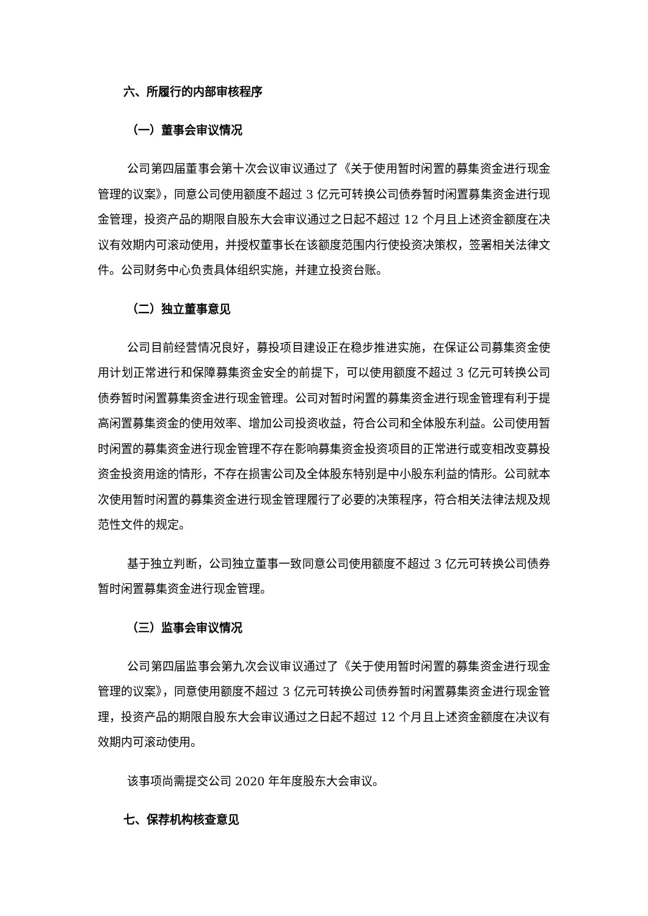六、所履行的内部审核程序
（一）董事会审议情况
公司第四届董事会第十次会议审议通过了《关于使用暂时闲置的募集资金进行现金管理的议案》，同意公司使用额度不超过 3 亿元可转换公司债券暂时闲置募集资金进行现金管理，投资产品的期限自股东大会审议通过之日起不超过 12 个月且上述资金额度在决议有效期内可滚动使用，并授权董事长在该额度范围内行使投资决策权，签署相关法律文件。公司财务中心负责具体组织实施，并建立投资台账。
（二）独立董事意见
公司目前经营情况良好，募投项目建设正在稳步推进实施，在保证公司募集资金使用计划正常进行和保障募集资金安全的前提下，可以使用额度不超过 3 亿元可转换公司债券暂时闲置募集资金进行现金管理。公司对暂时闲置的募集资金进行现金管理有利于提高闲置募集资金的使用效率、增加公司投资收益，符合公司和全体股东利益。公司使用暂时闲置的募集资金进行现金管理不存在影响募集资金投资项目的正常进行或变相改变募投资金投资用途的情形，不存在损害公司及全体股东特别是中小股东利益的情形。公司就本次使用暂时闲置的募集资金进行现金管理履行了必要的决策程序，符合相关法律法规及规范性文件的规定。
基于独立判断，公司独立董事一致同意公司使用额度不超过 3 亿元可转换公司债券暂时闲置募集资金进行现金管理。
（三）监事会审议情况
公司第四届监事会第九次会议审议通过了《关于使用暂时闲置的募集资金进行现金管理的议案》，同意使用额度不超过 3 亿元可转换公司债券暂时闲置募集资金进行现金管理，投资产品的期限自股东大会审议通过之日起不超过 12 个月且上述资金额度在决议有效期内可滚动使用。
该事项尚需提交公司 2020 年年度股东大会审议。
七、保荐机构核查意见